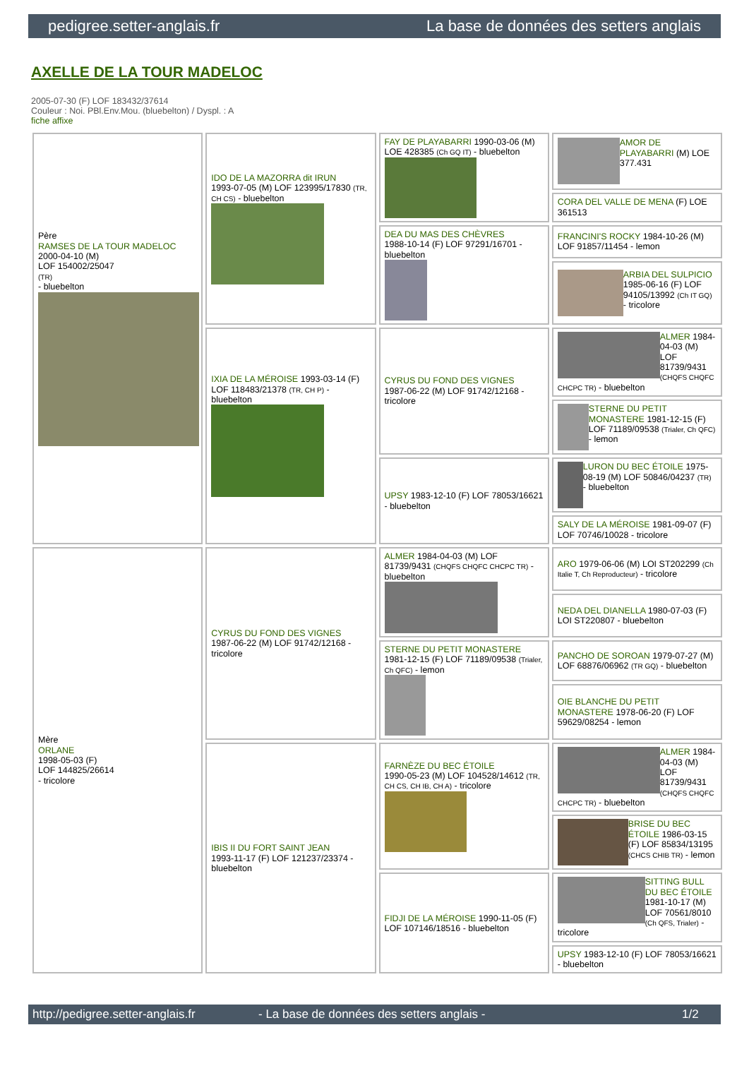pedigree.setter-anglais.fr La base de données des setters anglais
AXELLE DE LA TOUR MADELOC
2005-07-30 (F) LOF 183432/37614
Couleur : Noi. PBl.Env.Mou. (bluebelton) / Dyspl. : A
fiche affixe
| Père RAMSES DE LA TOUR MADELOC 2000-04-10 (M) LOF 154002/25047 (TR) - bluebelton | IDO DE LA MAZORRA dit IRUN 1993-07-05 (M) LOF 123995/17830 (TR, CH CS) - bluebelton | FAY DE PLAYABARRI 1990-03-06 (M) LOE 428385 (Ch GQ IT) - bluebelton | AMOR DE PLAYABARRI (M) LOE 377.431 |
| | | | CORA DEL VALLE DE MENA (F) LOE 361513 |
| | | DEA DU MAS DES CHÈVRES 1988-10-14 (F) LOF 97291/16701 - bluebelton | FRANCINI'S ROCKY 1984-10-26 (M) LOF 91857/11454 - lemon |
| | | | ARBIA DEL SULPICIO 1985-06-16 (F) LOF 94105/13992 (Ch IT GQ) - tricolore |
| | IXIA DE LA MÉROISE 1993-03-14 (F) LOF 118483/21378 (TR, CH P) - bluebelton | CYRUS DU FOND DES VIGNES 1987-06-22 (M) LOF 91742/12168 - tricolore | ALMER 1984-04-03 (M) LOF 81739/9431 (CHQFS CHQFC CHCPC TR) - bluebelton |
| | | | STERNE DU PETIT MONASTERE 1981-12-15 (F) LOF 71189/09538 (Trialer, Ch QFC) - lemon |
| | | UPSY 1983-12-10 (F) LOF 78053/16621 - bluebelton | LURON DU BEC ÉTOILE 1975-08-19 (M) LOF 50846/04237 (TR) - bluebelton |
| | | | SALY DE LA MÉROISE 1981-09-07 (F) LOF 70746/10028 - tricolore |
| Mère ORLANE 1998-05-03 (F) LOF 144825/26614 - tricolore | CYRUS DU FOND DES VIGNES 1987-06-22 (M) LOF 91742/12168 - tricolore | ALMER 1984-04-03 (M) LOF 81739/9431 (CHQFS CHQFC CHCPC TR) - bluebelton | ARO 1979-06-06 (M) LOI ST202299 (Ch Italie T, Ch Reproducteur) - tricolore |
| | | | NEDA DEL DIANELLA 1980-07-03 (F) LOI ST220807 - bluebelton |
| | | STERNE DU PETIT MONASTERE 1981-12-15 (F) LOF 71189/09538 (Trialer, Ch QFC) - lemon | PANCHO DE SOROAN 1979-07-27 (M) LOF 68876/06962 (TR GQ) - bluebelton |
| | | | OIE BLANCHE DU PETIT MONASTERE 1978-06-20 (F) LOF 59629/08254 - lemon |
| | IBIS II DU FORT SAINT JEAN 1993-11-17 (F) LOF 121237/23374 - bluebelton | FARNÈZE DU BEC ÉTOILE 1990-05-23 (M) LOF 104528/14612 (TR, CH CS, CH IB, CH A) - tricolore | ALMER 1984-04-03 (M) LOF 81739/9431 (CHQFS CHQFC CHCPC TR) - bluebelton |
| | | | BRISE DU BEC ÉTOILE 1986-03-15 (F) LOF 85834/13195 (CHCS CHIB TR) - lemon |
| | | FIDJI DE LA MÉROISE 1990-11-05 (F) LOF 107146/18516 - bluebelton | SITTING BULL DU BEC ÉTOILE 1981-10-17 (M) LOF 70561/8010 (Ch QFS, Trialer) - tricolore |
| | | | UPSY 1983-12-10 (F) LOF 78053/16621 - bluebelton |
http://pedigree.setter-anglais.fr - La base de données des setters anglais - 1/2